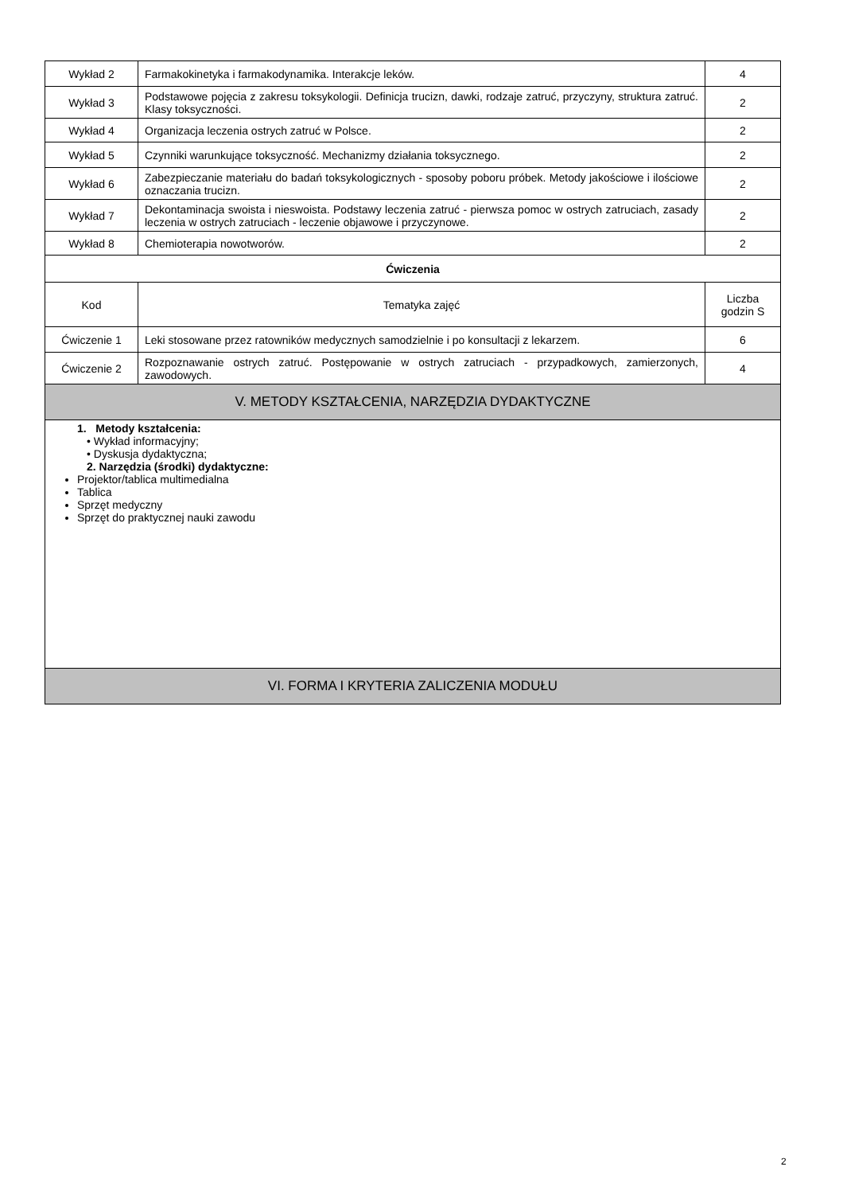| Wykład 2 | Farmakokinetyka i farmakodynamika. Interakcje leków. | 4 |
| Wykład 3 | Podstawowe pojęcia z zakresu toksykologii. Definicja trucizn, dawki, rodzaje zatruć, przyczyny, struktura zatruć. Klasy toksyczności. | 2 |
| Wykład 4 | Organizacja leczenia ostrych zatruć w Polsce. | 2 |
| Wykład 5 | Czynniki warunkujące toksyczność. Mechanizmy działania toksycznego. | 2 |
| Wykład 6 | Zabezpieczanie materiału do badań toksykologicznych - sposoby poboru próbek. Metody jakościowe i ilościowe oznaczania trucizn. | 2 |
| Wykład 7 | Dekontaminacja swoista i nieswoista. Podstawy leczenia zatruć - pierwsza pomoc w ostrych zatruciach, zasady leczenia w ostrych zatruciach - leczenie objawowe i przyczynowe. | 2 |
| Wykład 8 | Chemioterapia nowotworów. | 2 |
| Ćwiczenia | | |
| Kod | Tematyka zajęć | Liczba godzin S |
| Ćwiczenie 1 | Leki stosowane przez ratowników medycznych samodzielnie i po konsultacji z lekarzem. | 6 |
| Ćwiczenie 2 | Rozpoznawanie ostrych zatruć. Postępowanie w ostrych zatruciach - przypadkowych, zamierzonych, zawodowych. | 4 |
| V. METODY KSZTAŁCENIA, NARZĘDZIA DYDAKTYCZNE | | |
| 1. Metody kształcenia: • Wykład informacyjny; • Dyskusja dydaktyczna; 2. Narzędzia (środki) dydaktyczne: Projektor/tablica multimedialna Tablica Sprzęt medyczny Sprzęt do praktycznej nauki zawodu | | |
| VI. FORMA I KRYTERIA ZALICZENIA MODUŁU | | |
2